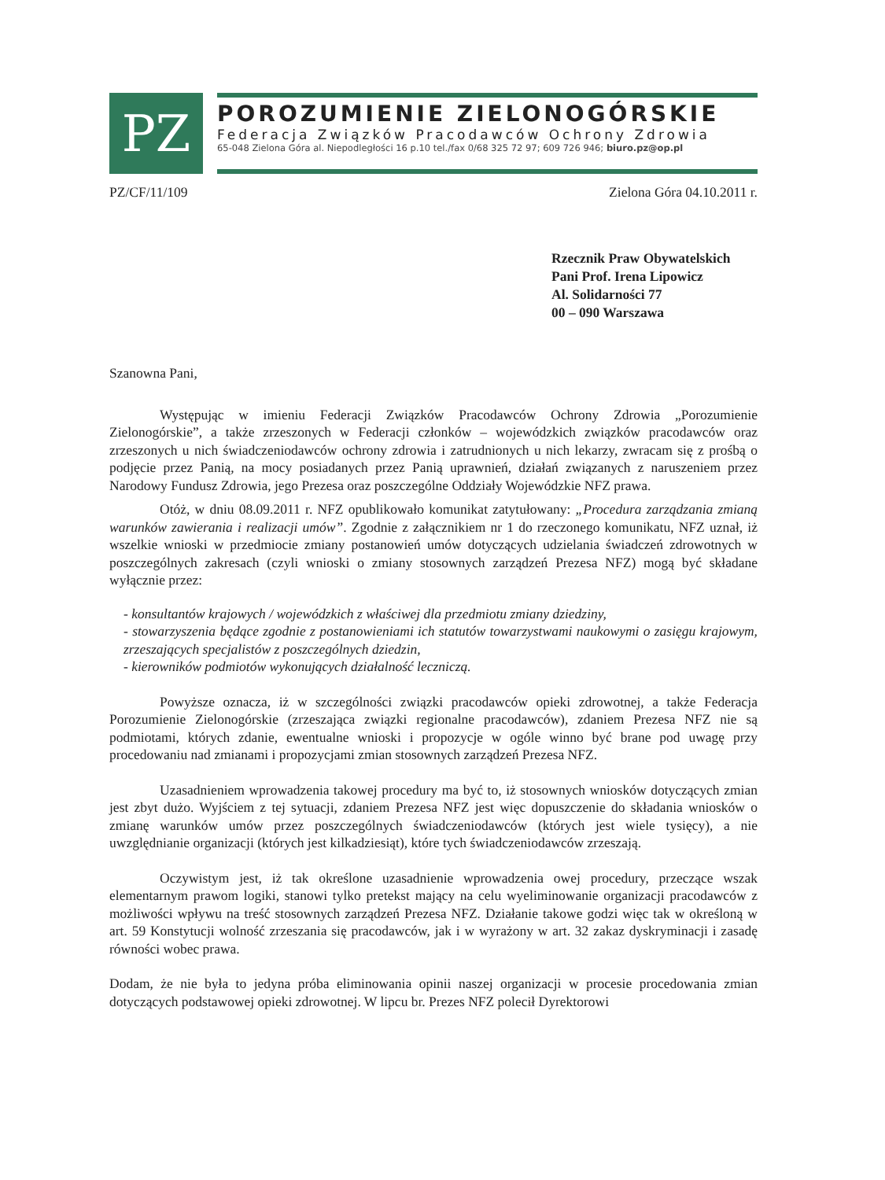PZ
POROZUMIENIE ZIELONOGÓRSKIE
Federacja Związków Pracodawców Ochrony Zdrowia
65-048 Zielona Góra al. Niepodległości 16 p.10 tel./fax 0/68 325 72 97; 609 726 946; biuro.pz@op.pl
PZ/CF/11/109 Zielona Góra 04.10.2011 r.
Rzecznik Praw Obywatelskich
Pani Prof. Irena Lipowicz
Al. Solidarności 77
00 – 090 Warszawa
Szanowna Pani,
Występując w imieniu Federacji Związków Pracodawców Ochrony Zdrowia „Porozumienie Zielonogórskie”, a także zrzeszonych w Federacji członków – wojewódzkich związków pracodawców oraz zrzeszonych u nich świadczeniodawców ochrony zdrowia i zatrudnionych u nich lekarzy, zwracam się z prośbą o podjęcie przez Panią, na mocy posiadanych przez Panią uprawnień, działań związanych z naruszeniem przez Narodowy Fundusz Zdrowia, jego Prezesa oraz poszczególne Oddziały Wojewódzkie NFZ prawa.
Otóż, w dniu 08.09.2011 r. NFZ opublikowało komunikat zatytułowany: „Procedura zarządzania zmianą warunków zawierania i realizacji umów”. Zgodnie z załącznikiem nr 1 do rzeczonego komunikatu, NFZ uznał, iż wszelkie wnioski w przedmiocie zmiany postanowień umów dotyczących udzielania świadczeń zdrowotnych w poszczególnych zakresach (czyli wnioski o zmiany stosownych zarządzeń Prezesa NFZ) mogą być składane wyłącznie przez:
- konsultantów krajowych / wojewódzkich z właściwej dla przedmiotu zmiany dziedziny,
- stowarzyszenia będące zgodnie z postanowieniami ich statutów towarzystwami naukowymi o zasięgu krajowym, zrzeszających specjalistów z poszczególnych dziedzin,
- kierowników podmiotów wykonujących działalność leczniczą.
Powyższe oznacza, iż w szczególności związki pracodawców opieki zdrowotnej, a także Federacja Porozumienie Zielonogórskie (zrzeszająca związki regionalne pracodawców), zdaniem Prezesa NFZ nie są podmiotami, których zdanie, ewentualne wnioski i propozycje w ogóle winno być brane pod uwagę przy procedowaniu nad zmianami i propozycjami zmian stosownych zarządzeń Prezesa NFZ.
Uzasadnieniem wprowadzenia takowej procedury ma być to, iż stosownych wniosków dotyczących zmian jest zbyt dużo. Wyjściem z tej sytuacji, zdaniem Prezesa NFZ jest więc dopuszczenie do składania wniosków o zmianę warunków umów przez poszczególnych świadczeniodawców (których jest wiele tysięcy), a nie uwzględnianie organizacji (których jest kilkadziesiąt), które tych świadczeniodawców zrzeszają.
Oczywistym jest, iż tak określone uzasadnienie wprowadzenia owej procedury, przeczące wszak elementarnym prawom logiki, stanowi tylko pretekst mający na celu wyeliminowanie organizacji pracodawców z możliwości wpływu na treść stosownych zarządzeń Prezesa NFZ. Działanie takowe godzi więc tak w określoną w art. 59 Konstytucji wolność zrzeszania się pracodawców, jak i w wyrażony w art. 32 zakaz dyskryminacji i zasadę równości wobec prawa.
Dodam, że nie była to jedyna próba eliminowania opinii naszej organizacji w procesie procedowania zmian dotyczących podstawowej opieki zdrowotnej. W lipcu br. Prezes NFZ polecił Dyrektorowi